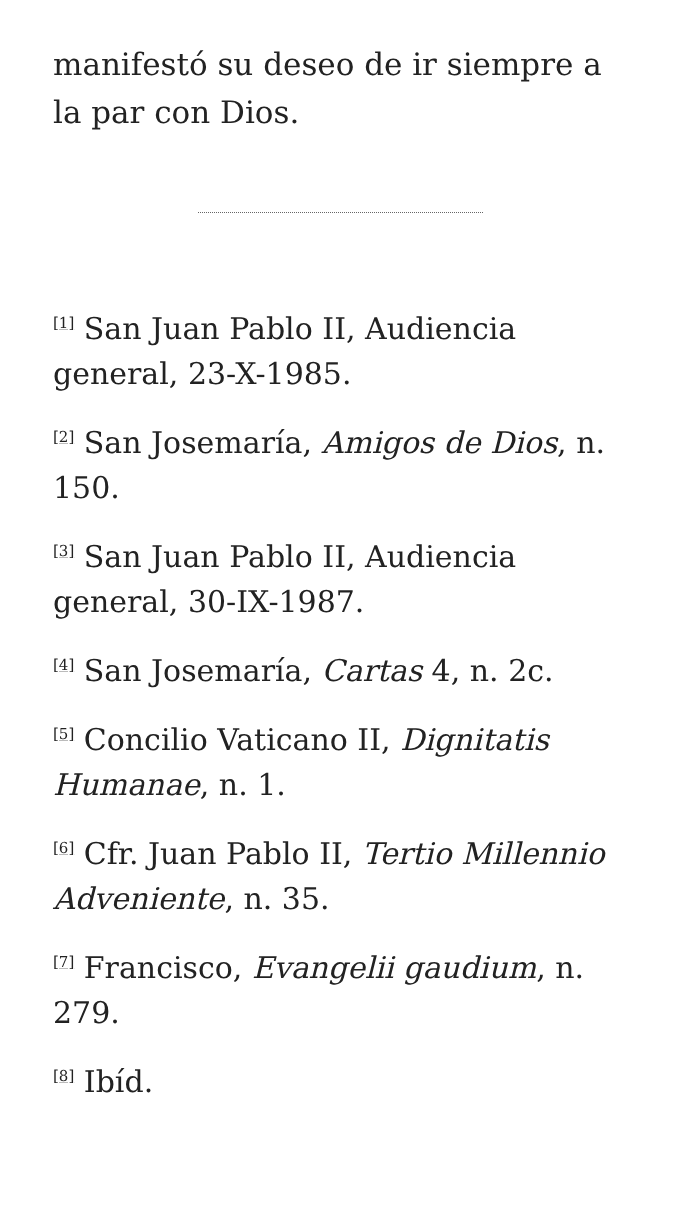manifestó su deseo de ir siempre a la par con Dios.
<sup>[1]</sup> San Juan Pablo II, Audiencia general, 23-X-1985.
<sup>[2]</sup> San Josemaría, Amigos de Dios, n. 150.
<sup>[3]</sup> San Juan Pablo II, Audiencia general, 30-IX-1987.
<sup>[4]</sup> San Josemaría, Cartas 4, n. 2c.
<sup>[5]</sup> Concilio Vaticano II, Dignitatis Humanae, n. 1.
<sup>[6]</sup> Cfr. Juan Pablo II, Tertio Millennio Adveniente, n. 35.
<sup>[7]</sup> Francisco, Evangelii gaudium, n. 279.
<sup>[8]</sup> Ibíd.